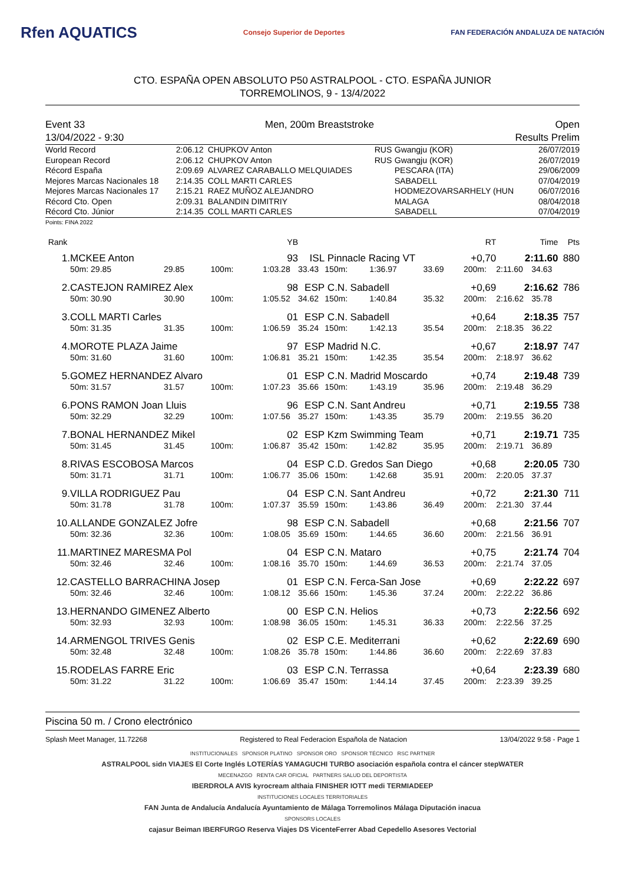Rfen AQUATICS Consejo Superior de Deportes FAN FEDERACIÓN ANDALUZA DE NATACIÓN
CTO. ESPAÑA OPEN ABSOLUTO P50 ASTRALPOOL - CTO. ESPAÑA JUNIOR
TORREMOLINOS, 9 - 13/4/2022
Event 33
13/04/2022 - 9:30
Men, 200m Breaststroke Open
Results Prelim
| World Record | 2:06.12 | CHUPKOV Anton | RUS | Gwangju (KOR) | 26/07/2019 |
| European Record | 2:06.12 | CHUPKOV Anton | RUS | Gwangju (KOR) | 26/07/2019 |
| Récord España | 2:09.69 | ALVAREZ CARABALLO MELQUIADES | | PESCARA (ITA) | 29/06/2009 |
| Mejores Marcas Nacionales 18 | 2:14.35 | COLL MARTI CARLES | | SABADELL | 07/04/2019 |
| Mejores Marcas Nacionales 17 | 2:15.21 | RAEZ MUÑOZ ALEJANDRO | | HODMEZOVARSARHELY (HUN | 06/07/2016 |
| Récord Cto. Open | 2:09.31 | BALANDIN DIMITRIY | | MALAGA | 08/04/2018 |
| Récord Cto. Júnior | 2:14.35 | COLL MARTI CARLES | | SABADELL | 07/04/2019 |
Points: FINA 2022
| Rank | | | | YB | | | | | RT | Time | | Pts |
| --- | --- | --- | --- | --- | --- | --- | --- | --- | --- | --- | --- | --- |
| 1. | MCKEE Anton | | | 93 | ISL | Pinnacle Racing VT | | | +0,70 | 2:11.60 | | 880 |
| | 50m: 29.85 | 29.85 | 100m: | 1:03.28 | 33.43 | 150m: | 1:36.97 | 33.69 | 200m: | 2:11.60 | 34.63 | |
| 2. | CASTEJON RAMIREZ Alex | | | 98 | ESP | C.N. Sabadell | | | +0,69 | 2:16.62 | | 786 |
| | 50m: 30.90 | 30.90 | 100m: | 1:05.52 | 34.62 | 150m: | 1:40.84 | 35.32 | 200m: | 2:16.62 | 35.78 | |
| 3. | COLL MARTI Carles | | | 01 | ESP | C.N. Sabadell | | | +0,64 | 2:18.35 | | 757 |
| | 50m: 31.35 | 31.35 | 100m: | 1:06.59 | 35.24 | 150m: | 1:42.13 | 35.54 | 200m: | 2:18.35 | 36.22 | |
| 4. | MOROTE PLAZA Jaime | | | 97 | ESP | Madrid N.C. | | | +0,67 | 2:18.97 | | 747 |
| | 50m: 31.60 | 31.60 | 100m: | 1:06.81 | 35.21 | 150m: | 1:42.35 | 35.54 | 200m: | 2:18.97 | 36.62 | |
| 5. | GOMEZ HERNANDEZ Alvaro | | | 01 | ESP | C.N. Madrid Moscardo | | | +0,74 | 2:19.48 | | 739 |
| | 50m: 31.57 | 31.57 | 100m: | 1:07.23 | 35.66 | 150m: | 1:43.19 | 35.96 | 200m: | 2:19.48 | 36.29 | |
| 6. | PONS RAMON Joan Lluis | | | 96 | ESP | C.N. Sant Andreu | | | +0,71 | 2:19.55 | | 738 |
| | 50m: 32.29 | 32.29 | 100m: | 1:07.56 | 35.27 | 150m: | 1:43.35 | 35.79 | 200m: | 2:19.55 | 36.20 | |
| 7. | BONAL HERNANDEZ Mikel | | | 02 | ESP | Kzm Swimming Team | | | +0,71 | 2:19.71 | | 735 |
| | 50m: 31.45 | 31.45 | 100m: | 1:06.87 | 35.42 | 150m: | 1:42.82 | 35.95 | 200m: | 2:19.71 | 36.89 | |
| 8. | RIVAS ESCOBOSA Marcos | | | 04 | ESP | C.D. Gredos San Diego | | | +0,68 | 2:20.05 | | 730 |
| | 50m: 31.71 | 31.71 | 100m: | 1:06.77 | 35.06 | 150m: | 1:42.68 | 35.91 | 200m: | 2:20.05 | 37.37 | |
| 9. | VILLA RODRIGUEZ Pau | | | 04 | ESP | C.N. Sant Andreu | | | +0,72 | 2:21.30 | | 711 |
| | 50m: 31.78 | 31.78 | 100m: | 1:07.37 | 35.59 | 150m: | 1:43.86 | 36.49 | 200m: | 2:21.30 | 37.44 | |
| 10. | ALLANDE GONZALEZ Jofre | | | 98 | ESP | C.N. Sabadell | | | +0,68 | 2:21.56 | | 707 |
| | 50m: 32.36 | 32.36 | 100m: | 1:08.05 | 35.69 | 150m: | 1:44.65 | 36.60 | 200m: | 2:21.56 | 36.91 | |
| 11. | MARTINEZ MARESMA Pol | | | 04 | ESP | C.N. Mataro | | | +0,75 | 2:21.74 | | 704 |
| | 50m: 32.46 | 32.46 | 100m: | 1:08.16 | 35.70 | 150m: | 1:44.69 | 36.53 | 200m: | 2:21.74 | 37.05 | |
| 12. | CASTELLO BARRACHINA Josep | | | 01 | ESP | C.N. Ferca-San Jose | | | +0,69 | 2:22.22 | | 697 |
| | 50m: 32.46 | 32.46 | 100m: | 1:08.12 | 35.66 | 150m: | 1:45.36 | 37.24 | 200m: | 2:22.22 | 36.86 | |
| 13. | HERNANDO GIMENEZ Alberto | | | 00 | ESP | C.N. Helios | | | +0,73 | 2:22.56 | | 692 |
| | 50m: 32.93 | 32.93 | 100m: | 1:08.98 | 36.05 | 150m: | 1:45.31 | 36.33 | 200m: | 2:22.56 | 37.25 | |
| 14. | ARMENGOL TRIVES Genis | | | 02 | ESP | C.E. Mediterrani | | | +0,62 | 2:22.69 | | 690 |
| | 50m: 32.48 | 32.48 | 100m: | 1:08.26 | 35.78 | 150m: | 1:44.86 | 36.60 | 200m: | 2:22.69 | 37.83 | |
| 15. | RODELAS FARRE Eric | | | 03 | ESP | C.N. Terrassa | | | +0,64 | 2:23.39 | | 680 |
| | 50m: 31.22 | 31.22 | 100m: | 1:06.69 | 35.47 | 150m: | 1:44.14 | 37.45 | 200m: | 2:23.39 | 39.25 | |
Piscina 50 m. / Crono electrónico
Splash Meet Manager, 11.72268 Registered to Real Federacion Española de Natacion 13/04/2022 9:58 - Page 1
INSTITUCIONALES SPONSOR PLATINO SPONSOR ORO SPONSOR TÉCNICO RSC PARTNER
ASTRALPOOL sidn VIAJES El Corte Inglés LOTERÍAS YAMAGUCHI TURBO asociación española contra el cáncer stepWATER
MECENAZGO RENTA CAR OFICIAL PARTNERS SALUD DEL DEPORTISTA
IBERDROLA AVIS kyrocream althaia FINISHER IOTT medi TERMIADEEP
INSTITUCIONES LOCALES TERRITORIALES
FAN Junta de Andalucía Andalucía Ayuntamiento de Málaga Torremolinos Málaga Diputación inacua
SPONSORS LOCALES
cajasur Beiman IBERFURGO Reserva Viajes DS VicenteFerrer Abad Cepedello Asesores Vectorial